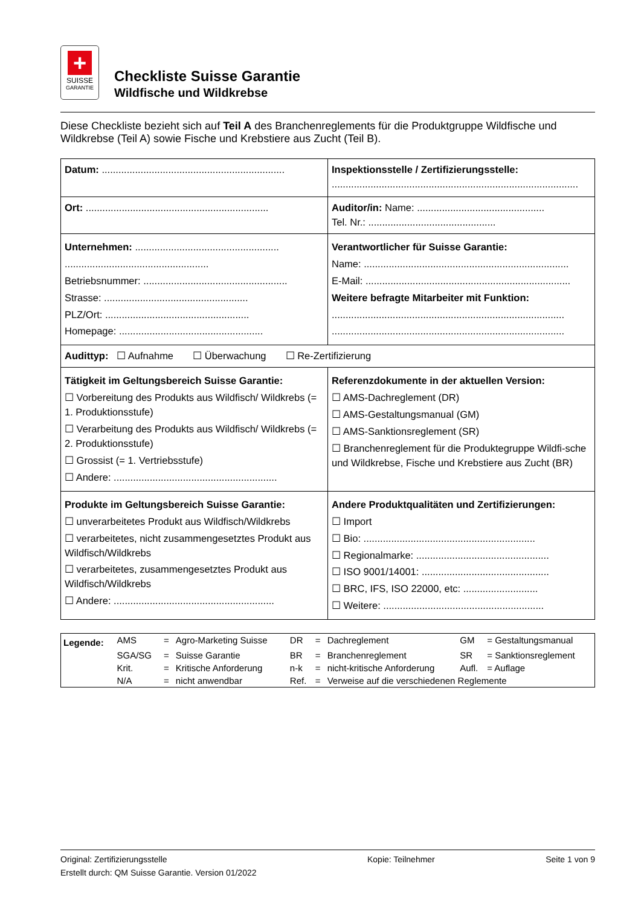+
SUISSE
GARANTIE
Checkliste Suisse Garantie
Wildfische und Wildkrebse
Diese Checkliste bezieht sich auf Teil A des Branchenreglements für die Produktgruppe Wildfische und Wildkrebse (Teil A) sowie Fische und Krebstiere aus Zucht (Teil B).
| Datum: .................................................................. | Inspektionsstelle / Zertifizierungsstelle: ......................................................................................... |
| Ort: .................................................................. | Auditor/in: Name: .............................................. Tel. Nr.: .............................................. |
| Unternehmen: .................................................... .................................................... Betriebsnummer: .................................................... Strasse: .................................................... PLZ/Ort: .................................................... Homepage: .................................................... | Verantwortlicher für Suisse Garantie: Name: .......................................................................... E-Mail: .......................................................................... Weitere befragte Mitarbeiter mit Funktion: .................................................................................... .................................................................................... |
| Audittyp: ☐ Aufnahme ☐ Überwachung ☐ Re-Zertifizierung | |
| Tätigkeit im Geltungsbereich Suisse Garantie: ☐ Vorbereitung des Produkts aus Wildfisch/ Wildkrebs (= 1. Produktionsstufe) ☐ Verarbeitung des Produkts aus Wildfisch/ Wildkrebs (= 2. Produktionsstufe) ☐ Grossist (= 1. Vertriebsstufe) ☐ Andere: ........................................................... | Referenzdokumente in der aktuellen Version: ☐ AMS-Dachreglement (DR) ☐ AMS-Gestaltungsmanual (GM) ☐ AMS-Sanktionsreglement (SR) ☐ Branchenreglement für die Produktegruppe Wildfi-sche und Wildkrebse, Fische und Krebstiere aus Zucht (BR) |
| Produkte im Geltungsbereich Suisse Garantie: ☐ unverarbeitetes Produkt aus Wildfisch/Wildkrebs ☐ verarbeitetes, nicht zusammengesetztes Produkt aus Wildfisch/Wildkrebs ☐ verarbeitetes, zusammengesetztes Produkt aus Wildfisch/Wildkrebs ☐ Andere: .......................................................... | Andere Produktqualitäten und Zertifizierungen: ☐ Import ☐ Bio: .............................................................. ☐ Regionalmarke: ................................................ ☐ ISO 9001/14001: .............................................. ☐ BRC, IFS, ISO 22000, etc: ........................... ☐ Weitere: .......................................................... |
| Legende: | AMS | = | Agro-Marketing Suisse | DR | = | Dachreglement | GM | = Gestaltungsmanual |
| | SGA/SG | = | Suisse Garantie | BR | = | Branchenreglement | SR | = Sanktionsreglement |
| | Krit. | = | Kritische Anforderung | n-k | = | nicht-kritische Anforderung | Aufl. | = Auflage |
| | N/A | = | nicht anwendbar | Ref. | = | Verweise auf die verschiedenen Reglemente | | |
Original: Zertifizierungsstelle
Erstellt durch: QM Suisse Garantie. Version 01/2022
Kopie: Teilnehmer Seite 1 von 9